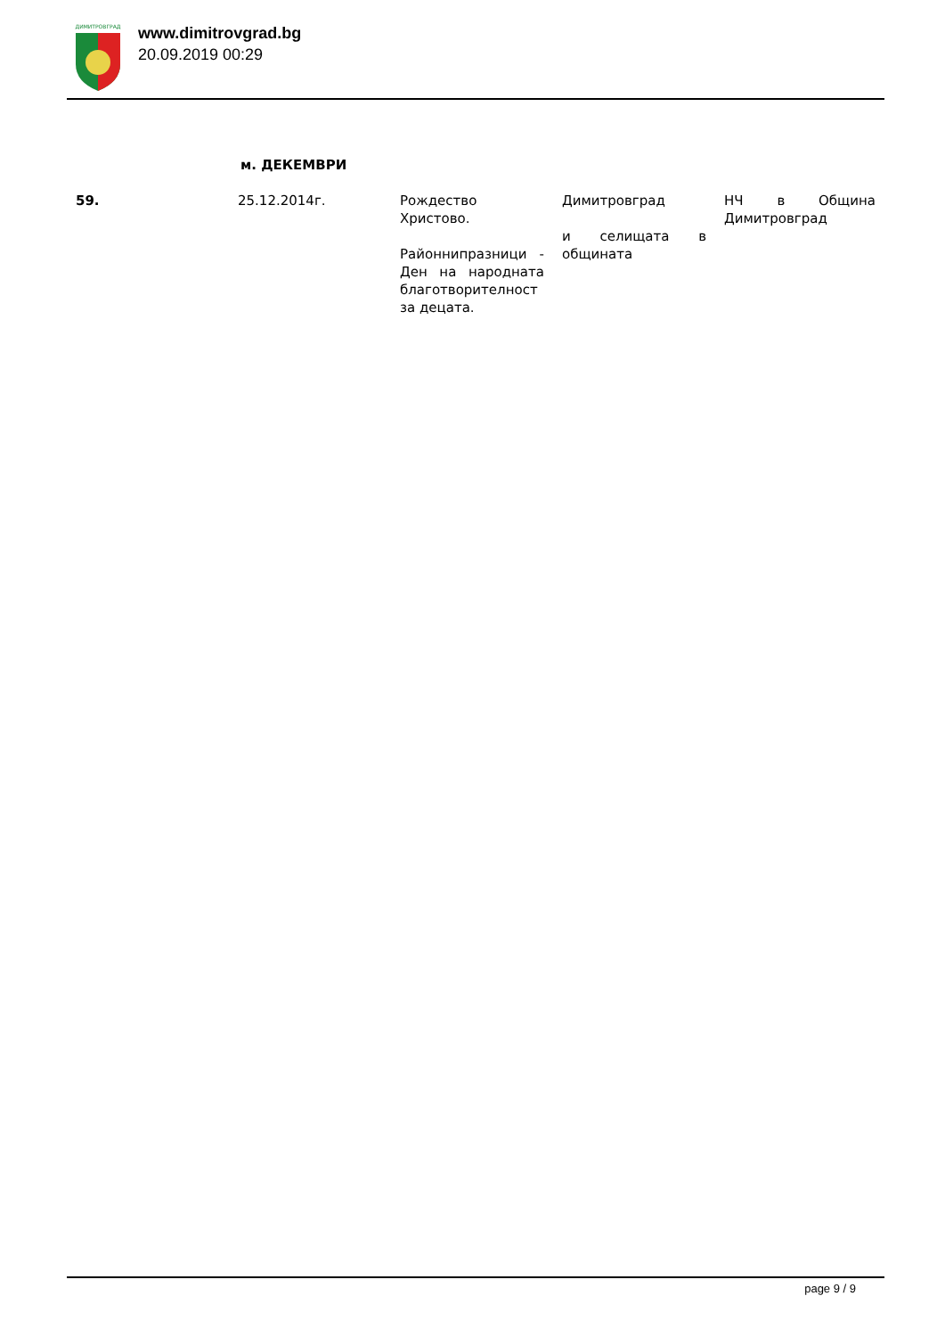ДИМИТРОВГРАД
www.dimitrovgrad.bg
20.09.2019 00:29
м. ДЕКЕМВРИ
| 59. | 25.12.2014г. | Рождество Христово. Районнипразници - Ден на народната благотворителност за децата. | Димитровград и селищата в общината | НЧ в Община Димитровград |
page 9 / 9